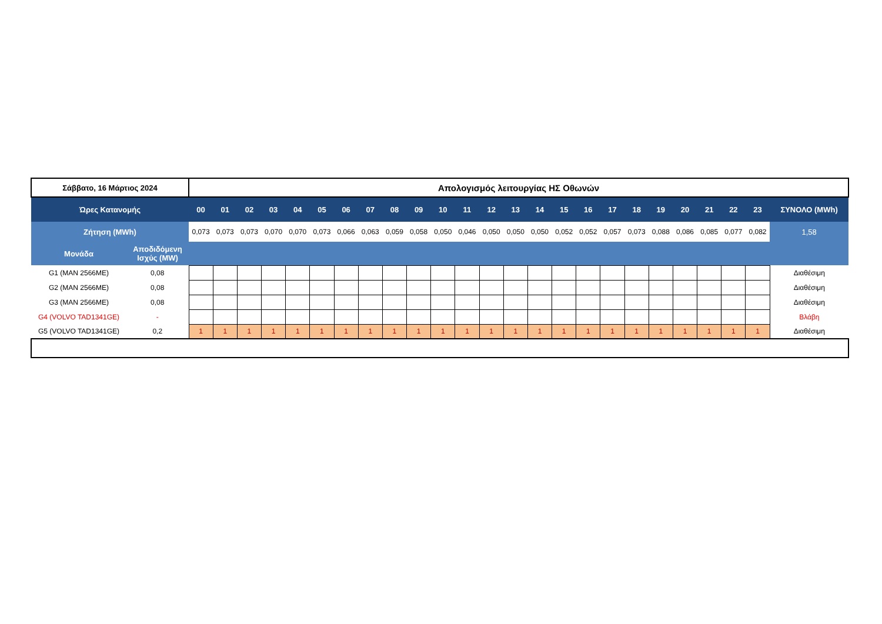| Σάββατο, 16 Μάρτιος 2024 | | Απολογισμός λειτουργίας ΗΣ Οθωνών | | | | | | | | | | | | | | | | | | | | | | | | |
| Ώρες Κατανομής | | 00 | 01 | 02 | 03 | 04 | 05 | 06 | 07 | 08 | 09 | 10 | 11 | 12 | 13 | 14 | 15 | 16 | 17 | 18 | 19 | 20 | 21 | 22 | 23 | ΣΥΝΟΛΟ (MWh) |
| Ζήτηση (MWh) | | 0,073 | 0,073 | 0,073 | 0,070 | 0,070 | 0,073 | 0,066 | 0,063 | 0,059 | 0,058 | 0,050 | 0,046 | 0,050 | 0,050 | 0,050 | 0,052 | 0,052 | 0,057 | 0,073 | 0,088 | 0,086 | 0,085 | 0,077 | 0,082 | 1,58 |
| Μονάδα | Αποδιδόμενη Ισχύς (MW) | | | | | | | | | | | | | | | | | | | | | | | | | |
| G1 (MAN 2566ME) | 0,08 | | | | | | | | | | | | | | | | | | | | | | | | | Διαθέσιμη |
| G2 (MAN 2566ME) | 0,08 | | | | | | | | | | | | | | | | | | | | | | | | | Διαθέσιμη |
| G3 (MAN 2566ME) | 0,08 | | | | | | | | | | | | | | | | | | | | | | | | | Διαθέσιμη |
| G4 (VOLVO TAD1341GE) | - | | | | | | | | | | | | | | | | | | | | | | | | | Βλάβη |
| G5 (VOLVO TAD1341GE) | 0,2 | 1 | 1 | 1 | 1 | 1 | 1 | 1 | 1 | 1 | 1 | 1 | 1 | 1 | 1 | 1 | 1 | 1 | 1 | 1 | 1 | 1 | 1 | 1 | 1 | Διαθέσιμη |